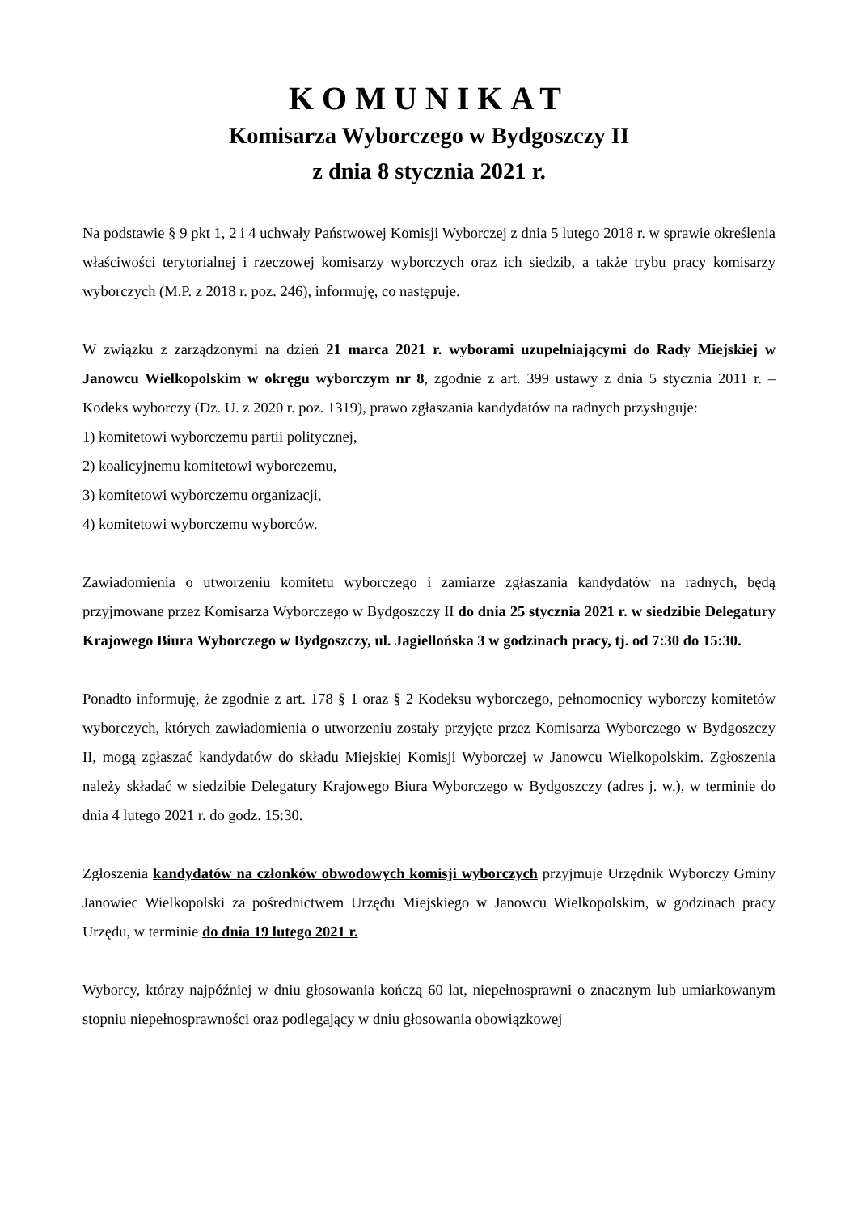KOMUNIKAT
Komisarza Wyborczego w Bydgoszczy II
z dnia 8 stycznia 2021 r.
Na podstawie § 9 pkt 1, 2 i 4 uchwały Państwowej Komisji Wyborczej z dnia 5 lutego 2018 r. w sprawie określenia właściwości terytorialnej i rzeczowej komisarzy wyborczych oraz ich siedzib, a także trybu pracy komisarzy wyborczych (M.P. z 2018 r. poz. 246), informuję, co następuje.
W związku z zarządzonymi na dzień 21 marca 2021 r. wyborami uzupełniającymi do Rady Miejskiej w Janowcu Wielkopolskim w okręgu wyborczym nr 8, zgodnie z art. 399 ustawy z dnia 5 stycznia 2011 r. – Kodeks wyborczy (Dz. U. z 2020 r. poz. 1319), prawo zgłaszania kandydatów na radnych przysługuje:
1) komitetowi wyborczemu partii politycznej,
2) koalicyjnemu komitetowi wyborczemu,
3) komitetowi wyborczemu organizacji,
4) komitetowi wyborczemu wyborców.
Zawiadomienia o utworzeniu komitetu wyborczego i zamiarze zgłaszania kandydatów na radnych, będą przyjmowane przez Komisarza Wyborczego w Bydgoszczy II do dnia 25 stycznia 2021 r. w siedzibie Delegatury Krajowego Biura Wyborczego w Bydgoszczy, ul. Jagiellońska 3 w godzinach pracy, tj. od 7:30 do 15:30.
Ponadto informuję, że zgodnie z art. 178 § 1 oraz § 2 Kodeksu wyborczego, pełnomocnicy wyborczy komitetów wyborczych, których zawiadomienia o utworzeniu zostały przyjęte przez Komisarza Wyborczego w Bydgoszczy II, mogą zgłaszać kandydatów do składu Miejskiej Komisji Wyborczej w Janowcu Wielkopolskim. Zgłoszenia należy składać w siedzibie Delegatury Krajowego Biura Wyborczego w Bydgoszczy (adres j. w.), w terminie do dnia 4 lutego 2021 r. do godz. 15:30.
Zgłoszenia kandydatów na członków obwodowych komisji wyborczych przyjmuje Urzędnik Wyborczy Gminy Janowiec Wielkopolski za pośrednictwem Urzędu Miejskiego w Janowcu Wielkopolskim, w godzinach pracy Urzędu, w terminie do dnia 19 lutego 2021 r.
Wyborcy, którzy najpóźniej w dniu głosowania kończą 60 lat, niepełnosprawni o znacznym lub umiarkowanym stopniu niepełnosprawności oraz podlegający w dniu głosowania obowiązkowej